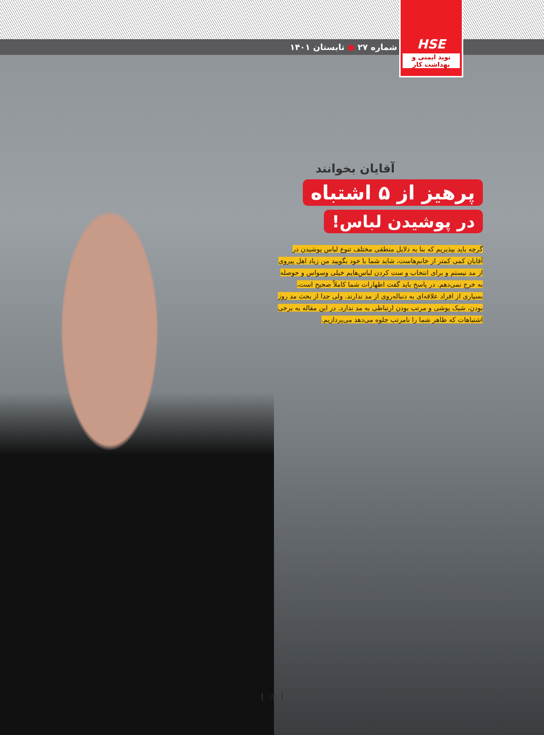شماره ۲۷ ● تابستان ۱۴۰۱
HSE
نوید ایمنی و بهداشت کار
آقایان بخوانند
پرهیز از ۵ اشتباه
در پوشیدن لباس!
گرچه باید بپذیریم که بنا به دلایل منطقی مختلف تنوع لباس پوشیدن در آقایان کمی کمتر از خانم‌هاست، شاید شما با خود بگویید من زیاد اهل پیروی از مد نیستم و برای انتخاب و ست کردن لباس‌هایم خیلی وسواس و حوصله به خرج نمی‌دهم. در پاسخ باید گفت اظهارات شما کاملاً صحیح است، بسیاری از افراد علاقه‌ای به دنباله‌روی از مد ندارند. ولی جدا از بحث مد روز بودن، شیک پوشی و مرتب بودن ارتباطی به مد ندارد. در این مقاله به برخی اشتباهات که ظاهر شما را نامرتب جلوه می‌دهد می‌پردازیم.
۱۴